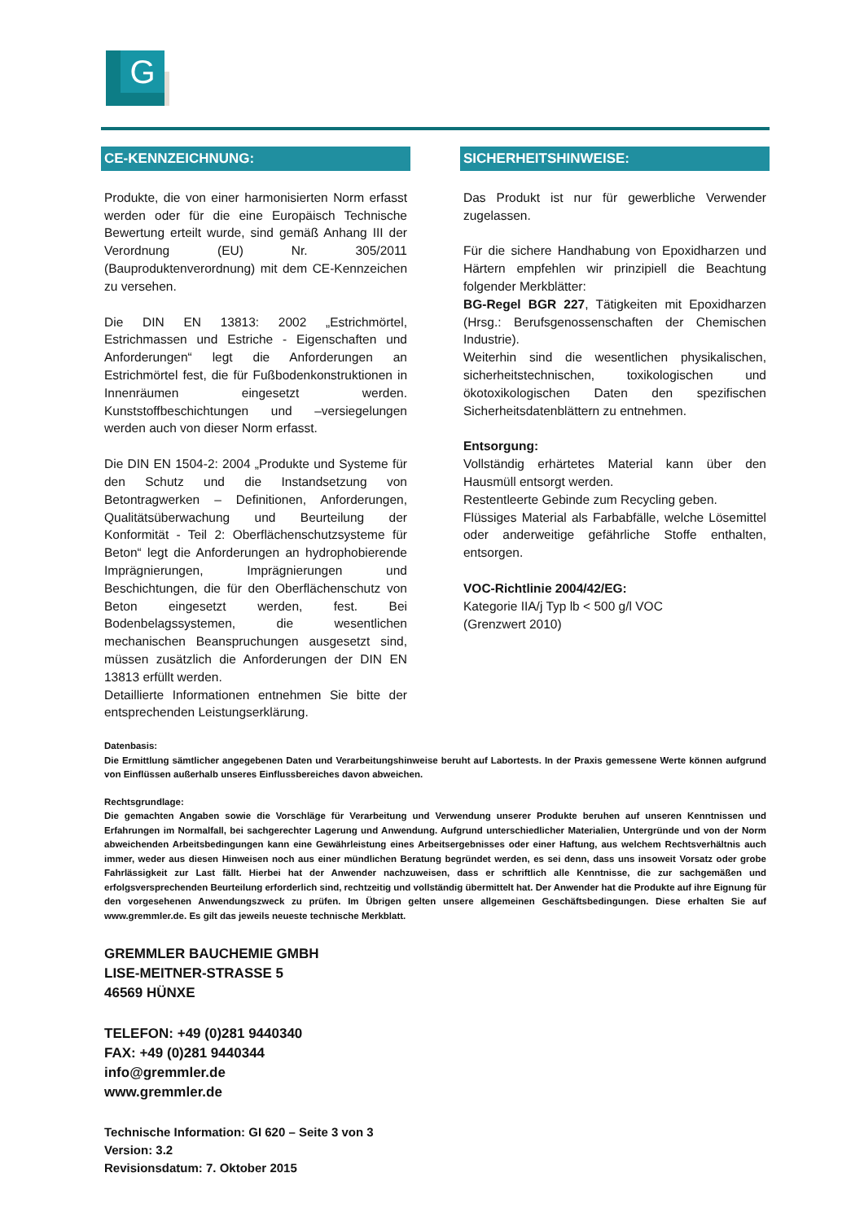G
CE-KENNZEICHNUNG:
Produkte, die von einer harmonisierten Norm erfasst werden oder für die eine Europäisch Technische Bewertung erteilt wurde, sind gemäß Anhang III der Verordnung (EU) Nr. 305/2011 (Bauproduktenverordnung) mit dem CE-Kennzeichen zu versehen.
Die DIN EN 13813: 2002 „Estrichmörtel, Estrichmassen und Estriche - Eigenschaften und Anforderungen“ legt die Anforderungen an Estrichmörtel fest, die für Fußbodenkonstruktionen in Innenräumen eingesetzt werden. Kunststoffbeschichtungen und –versiegelungen werden auch von dieser Norm erfasst.
Die DIN EN 1504-2: 2004 „Produkte und Systeme für den Schutz und die Instandsetzung von Betontragwerken – Definitionen, Anforderungen, Qualitätsüberwachung und Beurteilung der Konformität - Teil 2: Oberflächenschutzsysteme für Beton“ legt die Anforderungen an hydrophobierende Imprägnierungen, Imprägnierungen und Beschichtungen, die für den Oberflächenschutz von Beton eingesetzt werden, fest. Bei Bodenbelagssystemen, die wesentlichen mechanischen Beanspruchungen ausgesetzt sind, müssen zusätzlich die Anforderungen der DIN EN 13813 erfüllt werden.
Detaillierte Informationen entnehmen Sie bitte der entsprechenden Leistungserklärung.
SICHERHEITSHINWEISE:
Das Produkt ist nur für gewerbliche Verwender zugelassen.
Für die sichere Handhabung von Epoxidharzen und Härtern empfehlen wir prinzipiell die Beachtung folgender Merkblätter:
BG-Regel BGR 227, Tätigkeiten mit Epoxidharzen (Hrsg.: Berufsgenossenschaften der Chemischen Industrie).
Weiterhin sind die wesentlichen physikalischen, sicherheitstechnischen, toxikologischen und ökotoxikologischen Daten den spezifischen Sicherheitsdatenblättern zu entnehmen.
Entsorgung:
Vollständig erhärtetes Material kann über den Hausmüll entsorgt werden.
Restentleerte Gebinde zum Recycling geben.
Flüssiges Material als Farbabfälle, welche Lösemittel oder anderweitige gefährliche Stoffe enthalten, entsorgen.
VOC-Richtlinie 2004/42/EG:
Kategorie IIA/j Typ lb < 500 g/l VOC
(Grenzwert 2010)
Datenbasis:
Die Ermittlung sämtlicher angegebenen Daten und Verarbeitungshinweise beruht auf Labortests. In der Praxis gemessene Werte können aufgrund von Einflüssen außerhalb unseres Einflussbereiches davon abweichen.
Rechtsgrundlage:
Die gemachten Angaben sowie die Vorschläge für Verarbeitung und Verwendung unserer Produkte beruhen auf unseren Kenntnissen und Erfahrungen im Normalfall, bei sachgerechter Lagerung und Anwendung. Aufgrund unterschiedlicher Materialien, Untergründe und von der Norm abweichenden Arbeitsbedingungen kann eine Gewährleistung eines Arbeitsergebnisses oder einer Haftung, aus welchem Rechtsverhältnis auch immer, weder aus diesen Hinweisen noch aus einer mündlichen Beratung begründet werden, es sei denn, dass uns insoweit Vorsatz oder grobe Fahrlässigkeit zur Last fällt. Hierbei hat der Anwender nachzuweisen, dass er schriftlich alle Kenntnisse, die zur sachgemäßen und erfolgsversprechenden Beurteilung erforderlich sind, rechtzeitig und vollständig übermittelt hat. Der Anwender hat die Produkte auf ihre Eignung für den vorgesehenen Anwendungszweck zu prüfen. Im Übrigen gelten unsere allgemeinen Geschäftsbedingungen. Diese erhalten Sie auf www.gremmler.de. Es gilt das jeweils neueste technische Merkblatt.
GREMMLER BAUCHEMIE GMBH
LISE-MEITNER-STRASSE 5
46569 HÜNXE
TELEFON: +49 (0)281 9440340
FAX: +49 (0)281 9440344
info@gremmler.de
www.gremmler.de
Technische Information: GI 620 – Seite 3 von 3
Version: 3.2
Revisionsdatum: 7. Oktober 2015